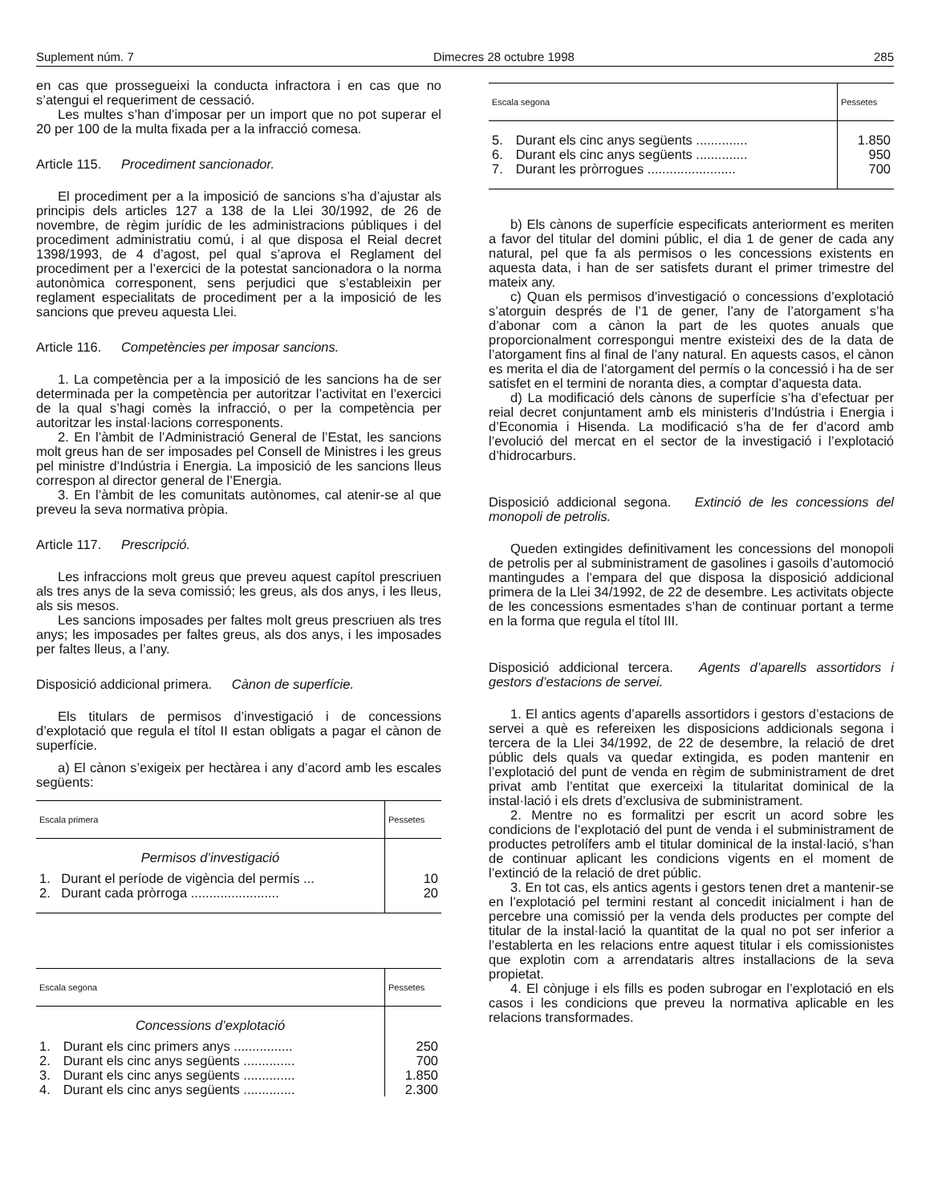Suplement núm. 7 Dimecres 28 octubre 1998 285
en cas que prossegueixi la conducta infractora i en cas que no s’atengui el requeriment de cessació.
Les multes s’han d’imposar per un import que no pot superar el 20 per 100 de la multa fixada per a la infracció comesa.
Article 115. Procediment sancionador.
El procediment per a la imposició de sancions s’ha d’ajustar als principis dels articles 127 a 138 de la Llei 30/1992, de 26 de novembre, de règim jurídic de les administracions públiques i del procediment administratiu comú, i al que disposa el Reial decret 1398/1993, de 4 d’agost, pel qual s’aprova el Reglament del procediment per a l’exercici de la potestat sancionadora o la norma autonòmica corresponent, sens perjudici que s’estableixin per reglament especialitats de procediment per a la imposició de les sancions que preveu aquesta Llei.
Article 116. Competències per imposar sancions.
1. La competència per a la imposició de les sancions ha de ser determinada per la competència per autoritzar l’activitat en l’exercici de la qual s’hagi comès la infracció, o per la competència per autoritzar les instal·lacions corresponents.
2. En l’àmbit de l’Administració General de l’Estat, les sancions molt greus han de ser imposades pel Consell de Ministres i les greus pel ministre d’Indústria i Energia. La imposició de les sancions lleus correspon al director general de l’Energia.
3. En l’àmbit de les comunitats autònomes, cal atenir-se al que preveu la seva normativa pròpia.
Article 117. Prescripció.
Les infraccions molt greus que preveu aquest capítol prescriuen als tres anys de la seva comissió; les greus, als dos anys, i les lleus, als sis mesos.
Les sancions imposades per faltes molt greus prescriuen als tres anys; les imposades per faltes greus, als dos anys, i les imposades per faltes lleus, a l’any.
Disposició addicional primera. Cànon de superfície.
Els titulars de permisos d’investigació i de concessions d’explotació que regula el títol II estan obligats a pagar el cànon de superfície.
a) El cànon s’exigeix per hectàrea i any d’acord amb les escales següents:
| Escala primera | | Pessetes |
| --- | --- | --- |
| Permisos d’investigació | | |
| 1. | Durant el període de vigència del permís ... | 10 |
| 2. | Durant cada pròrroga ........................ | 20 |
| Escala segona | | Pessetes |
| --- | --- | --- |
| Concessions d’explotació | | |
| 1. | Durant els cinc primers anys ................ | 250 |
| 2. | Durant els cinc anys següents .............. | 700 |
| 3. | Durant els cinc anys següents .............. | 1.850 |
| 4. | Durant els cinc anys següents .............. | 2.300 |
| Escala segona | | Pessetes |
| --- | --- | --- |
| 5. | Durant els cinc anys següents .............. | 1.850 |
| 6. | Durant els cinc anys següents .............. | 950 |
| 7. | Durant les pròrrogues ........................ | 700 |
b) Els cànons de superfície especificats anteriorment es meriten a favor del titular del domini públic, el dia 1 de gener de cada any natural, pel que fa als permisos o les concessions existents en aquesta data, i han de ser satisfets durant el primer trimestre del mateix any.
c) Quan els permisos d’investigació o concessions d’explotació s’atorguin després de l’1 de gener, l’any de l’atorgament s’ha d’abonar com a cànon la part de les quotes anuals que proporcionalment correspongui mentre existeixi des de la data de l’atorgament fins al final de l’any natural. En aquests casos, el cànon es merita el dia de l’atorgament del permís o la concessió i ha de ser satisfet en el termini de noranta dies, a comptar d’aquesta data.
d) La modificació dels cànons de superfície s’ha d’efectuar per reial decret conjuntament amb els ministeris d’Indústria i Energia i d’Economia i Hisenda. La modificació s’ha de fer d’acord amb l’evolució del mercat en el sector de la investigació i l’explotació d’hidrocarburs.
Disposició addicional segona. Extinció de les concessions del monopoli de petrolis.
Queden extingides definitivament les concessions del monopoli de petrolis per al subministrament de gasolines i gasoils d’automoció mantingudes a l’empara del que disposa la disposició addicional primera de la Llei 34/1992, de 22 de desembre. Les activitats objecte de les concessions esmentades s’han de continuar portant a terme en la forma que regula el títol III.
Disposició addicional tercera. Agents d’aparells assortidors i gestors d’estacions de servei.
1. El antics agents d’aparells assortidors i gestors d’estacions de servei a què es refereixen les disposicions addicionals segona i tercera de la Llei 34/1992, de 22 de desembre, la relació de dret públic dels quals va quedar extingida, es poden mantenir en l’explotació del punt de venda en règim de subministrament de dret privat amb l’entitat que exerceixi la titularitat dominical de la instal·lació i els drets d’exclusiva de subministrament.
2. Mentre no es formalitzi per escrit un acord sobre les condicions de l’explotació del punt de venda i el subministrament de productes petrolífers amb el titular dominical de la instal·lació, s’han de continuar aplicant les condicions vigents en el moment de l’extinció de la relació de dret públic.
3. En tot cas, els antics agents i gestors tenen dret a mantenir-se en l’explotació pel termini restant al concedit inicialment i han de percebre una comissió per la venda dels productes per compte del titular de la instal·lació la quantitat de la qual no pot ser inferior a l’establerta en les relacions entre aquest titular i els comissionistes que explotin com a arrendataris altres installacions de la seva propietat.
4. El cònjuge i els fills es poden subrogar en l’explotació en els casos i les condicions que preveu la normativa aplicable en les relacions transformades.